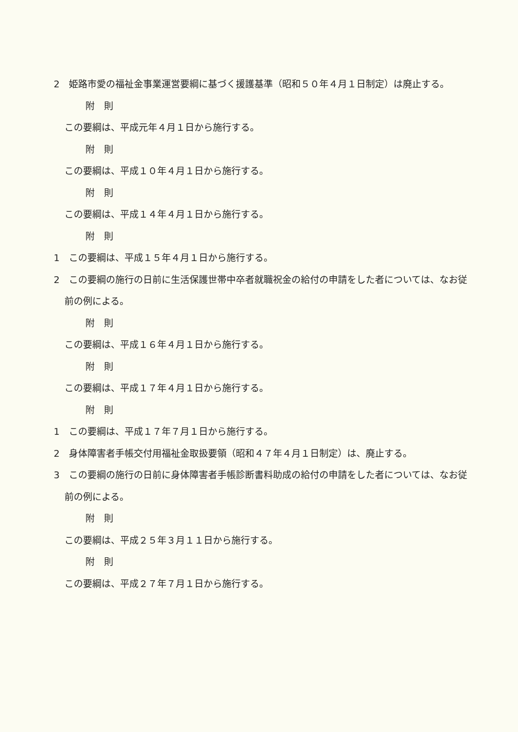2　姫路市愛の福祉金事業運営要綱に基づく援護基準（昭和５０年４月１日制定）は廃止する。
附　則
この要綱は、平成元年４月１日から施行する。
附　則
この要綱は、平成１０年４月１日から施行する。
附　則
この要綱は、平成１４年４月１日から施行する。
附　則
1　この要綱は、平成１５年４月１日から施行する。
2　この要綱の施行の日前に生活保護世帯中卒者就職祝金の給付の申請をした者については、なお従前の例による。
附　則
この要綱は、平成１６年４月１日から施行する。
附　則
この要綱は、平成１７年４月１日から施行する。
附　則
1　この要綱は、平成１７年７月１日から施行する。
2　身体障害者手帳交付用福祉金取扱要領（昭和４７年４月１日制定）は、廃止する。
3　この要綱の施行の日前に身体障害者手帳診断書料助成の給付の申請をした者については、なお従前の例による。
附　則
この要綱は、平成２５年３月１１日から施行する。
附　則
この要綱は、平成２７年７月１日から施行する。